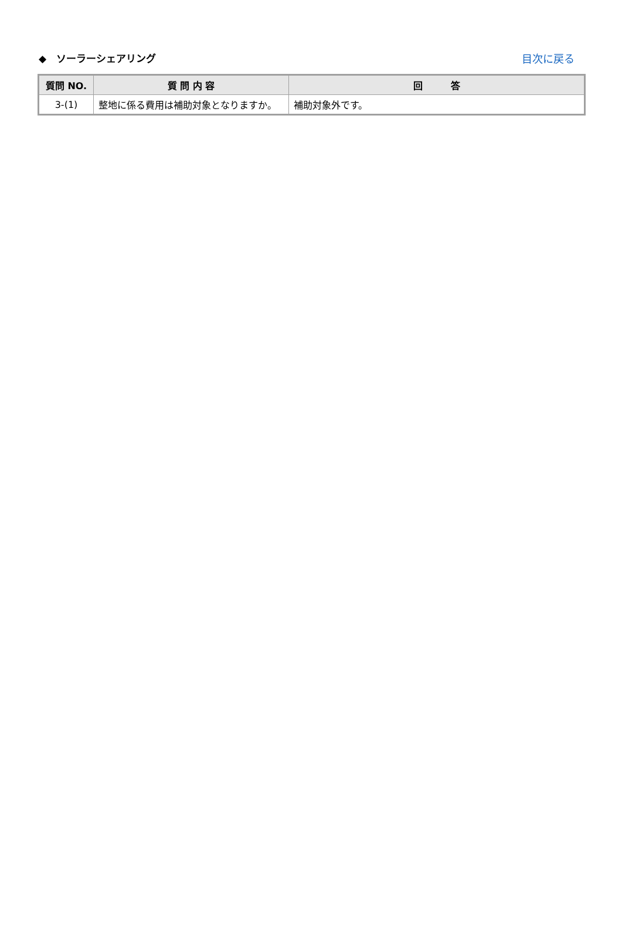◆　ソーラーシェアリング 目次に戻る
| 質問 NO. | 質 問 内 容 | 回 答 |
| --- | --- | --- |
| 3-(1) | 整地に係る費用は補助対象となりますか。 | 補助対象外です。 |